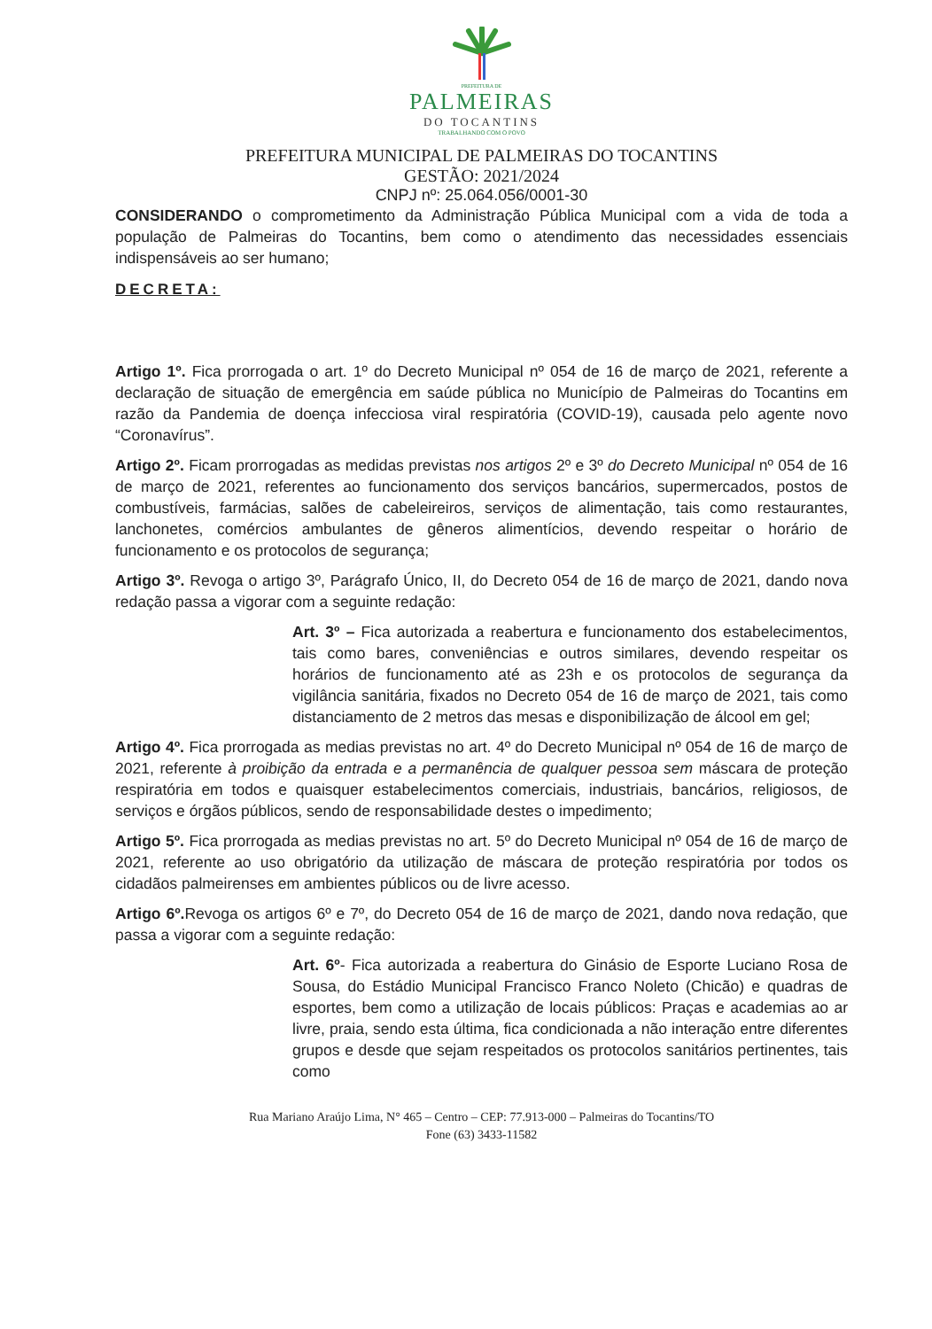PREFEITURA DE
PALMEIRAS
DO TOCANTINS
TRABALHANDO COM O POVO
PREFEITURA MUNICIPAL DE PALMEIRAS DO TOCANTINS
GESTÃO: 2021/2024
CNPJ nº: 25.064.056/0001-30
CONSIDERANDO o comprometimento da Administração Pública Municipal com a vida de toda a população de Palmeiras do Tocantins, bem como o atendimento das necessidades essenciais indispensáveis ao ser humano;
DECRETA:
Artigo 1º. Fica prorrogada o art. 1º do Decreto Municipal nº 054 de 16 de março de 2021, referente a declaração de situação de emergência em saúde pública no Município de Palmeiras do Tocantins em razão da Pandemia de doença infecciosa viral respiratória (COVID-19), causada pelo agente novo “Coronavírus”.
Artigo 2º. Ficam prorrogadas as medidas previstas nos artigos 2º e 3º do Decreto Municipal nº 054 de 16 de março de 2021, referentes ao funcionamento dos serviços bancários, supermercados, postos de combustíveis, farmácias, salões de cabeleireiros, serviços de alimentação, tais como restaurantes, lanchonetes, comércios ambulantes de gêneros alimentícios, devendo respeitar o horário de funcionamento e os protocolos de segurança;
Artigo 3º. Revoga o artigo 3º, Parágrafo Único, II, do Decreto 054 de 16 de março de 2021, dando nova redação passa a vigorar com a seguinte redação:
Art. 3º – Fica autorizada a reabertura e funcionamento dos estabelecimentos, tais como bares, conveniências e outros similares, devendo respeitar os horários de funcionamento até as 23h e os protocolos de segurança da vigilância sanitária, fixados no Decreto 054 de 16 de março de 2021, tais como distanciamento de 2 metros das mesas e disponibilização de álcool em gel;
Artigo 4º. Fica prorrogada as medias previstas no art. 4º do Decreto Municipal nº 054 de 16 de março de 2021, referente à proibição da entrada e a permanência de qualquer pessoa sem máscara de proteção respiratória em todos e quaisquer estabelecimentos comerciais, industriais, bancários, religiosos, de serviços e órgãos públicos, sendo de responsabilidade destes o impedimento;
Artigo 5º. Fica prorrogada as medias previstas no art. 5º do Decreto Municipal nº 054 de 16 de março de 2021, referente ao uso obrigatório da utilização de máscara de proteção respiratória por todos os cidadãos palmeirenses em ambientes públicos ou de livre acesso.
Artigo 6º. Revoga os artigos 6º e 7º, do Decreto 054 de 16 de março de 2021, dando nova redação, que passa a vigorar com a seguinte redação:
Art. 6º- Fica autorizada a reabertura do Ginásio de Esporte Luciano Rosa de Sousa, do Estádio Municipal Francisco Franco Noleto (Chicão) e quadras de esportes, bem como a utilização de locais públicos: Praças e academias ao ar livre, praia, sendo esta última, fica condicionada a não interação entre diferentes grupos e desde que sejam respeitados os protocolos sanitários pertinentes, tais como
Rua Mariano Araújo Lima, N° 465 – Centro – CEP: 77.913-000 – Palmeiras do Tocantins/TO
Fone (63) 3433-11582